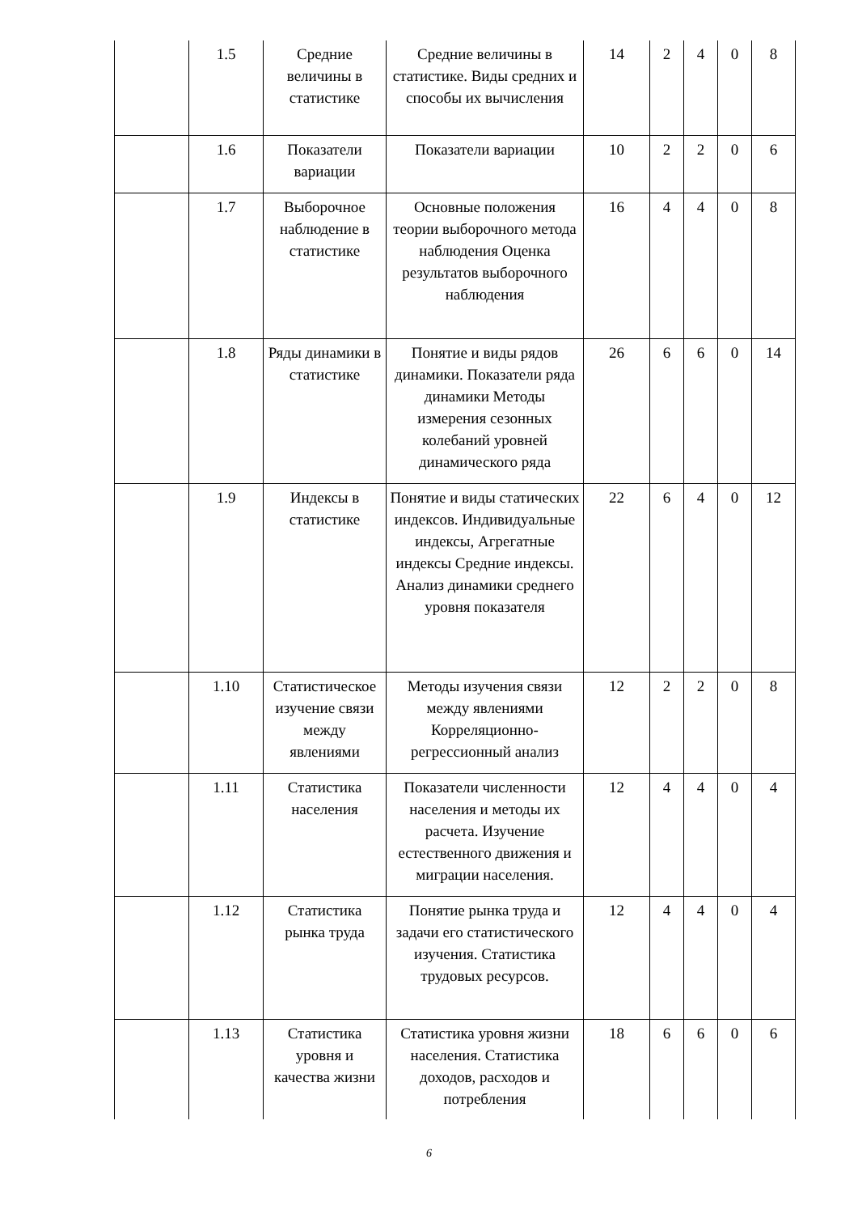| | 1.5 | Средние величины в статистике | Средние величины в статистике. Виды средних и способы их вычисления | 14 | 2 | 4 | 0 | 8 |
| | 1.6 | Показатели вариации | Показатели вариации | 10 | 2 | 2 | 0 | 6 |
| | 1.7 | Выборочное наблюдение в статистике | Основные положения теории выборочного метода наблюдения Оценка результатов выборочного наблюдения | 16 | 4 | 4 | 0 | 8 |
| | 1.8 | Ряды динамики в статистике | Понятие и виды рядов динамики. Показатели ряда динамики Методы измерения сезонных колебаний уровней динамического ряда | 26 | 6 | 6 | 0 | 14 |
| | 1.9 | Индексы в статистике | Понятие и виды статических индексов. Индивидуальные индексы, Агрегатные индексы Средние индексы. Анализ динамики среднего уровня показателя | 22 | 6 | 4 | 0 | 12 |
| | 1.10 | Статистическое изучение связи между явлениями | Методы изучения связи между явлениями Корреляционно-регрессионный анализ | 12 | 2 | 2 | 0 | 8 |
| | 1.11 | Статистика населения | Показатели численности населения и методы их расчета. Изучение естественного движения и миграции населения. | 12 | 4 | 4 | 0 | 4 |
| | 1.12 | Статистика рынка труда | Понятие рынка труда и задачи его статистического изучения. Статистика трудовых ресурсов. | 12 | 4 | 4 | 0 | 4 |
| | 1.13 | Статистика уровня и качества жизни | Статистика уровня жизни населения. Статистика доходов, расходов и потребления | 18 | 6 | 6 | 0 | 6 |
6